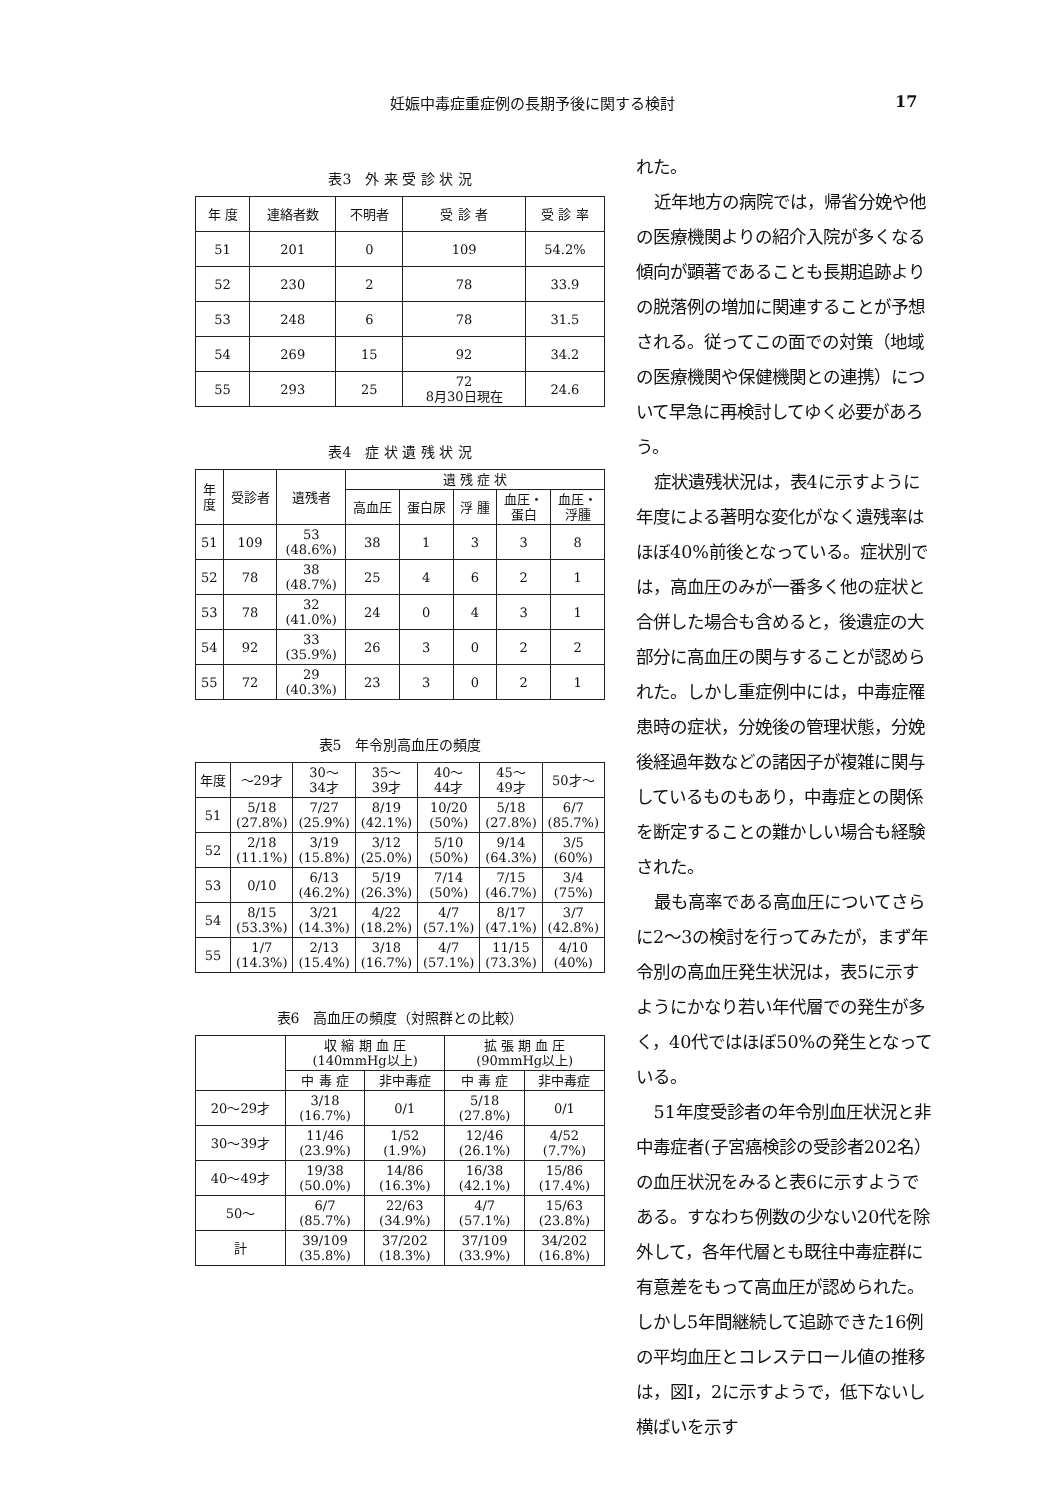妊娠中毒症重症例の長期予後に関する検討 17
表3　外 来 受 診 状 況
| 年 度 | 連絡者数 | 不明者 | 受 診 者 | 受 診 率 |
| --- | --- | --- | --- | --- |
| 51 | 201 | 0 | 109 | 54.2% |
| 52 | 230 | 2 | 78 | 33.9 |
| 53 | 248 | 6 | 78 | 31.5 |
| 54 | 269 | 15 | 92 | 34.2 |
| 55 | 293 | 25 | 72 8月30日現在 | 24.6 |
表4　症 状 遺 残 状 況
| 年 度 | 受診者 | 遺残者 | 遺 残 症 状 | | | | |
| --- | --- | --- | --- | --- | --- | --- | --- |
| | | | 高血圧 | 蛋白尿 | 浮 腫 | 血圧・ 蛋白 | 血圧・ 浮腫 |
| 51 | 109 | 53 (48.6%) | 38 | 1 | 3 | 3 | 8 |
| 52 | 78 | 38 (48.7%) | 25 | 4 | 6 | 2 | 1 |
| 53 | 78 | 32 (41.0%) | 24 | 0 | 4 | 3 | 1 |
| 54 | 92 | 33 (35.9%) | 26 | 3 | 0 | 2 | 2 |
| 55 | 72 | 29 (40.3%) | 23 | 3 | 0 | 2 | 1 |
表5　年令別高血圧の頻度
| 年度 | ～29才 | 30～ 34才 | 35～ 39才 | 40～ 44才 | 45～ 49才 | 50才～ |
| --- | --- | --- | --- | --- | --- | --- |
| 51 | 5/18 (27.8%) | 7/27 (25.9%) | 8/19 (42.1%) | 10/20 (50%) | 5/18 (27.8%) | 6/7 (85.7%) |
| 52 | 2/18 (11.1%) | 3/19 (15.8%) | 3/12 (25.0%) | 5/10 (50%) | 9/14 (64.3%) | 3/5 (60%) |
| 53 | 0/10 | 6/13 (46.2%) | 5/19 (26.3%) | 7/14 (50%) | 7/15 (46.7%) | 3/4 (75%) |
| 54 | 8/15 (53.3%) | 3/21 (14.3%) | 4/22 (18.2%) | 4/7 (57.1%) | 8/17 (47.1%) | 3/7 (42.8%) |
| 55 | 1/7 (14.3%) | 2/13 (15.4%) | 3/18 (16.7%) | 4/7 (57.1%) | 11/15 (73.3%) | 4/10 (40%) |
表6　高血圧の頻度（対照群との比較）
| | 収 縮 期 血 圧 (140mmHg以上) | | 拡 張 期 血 圧 (90mmHg以上) | |
| --- | --- | --- | --- | --- |
| | 中 毒 症 | 非中毒症 | 中 毒 症 | 非中毒症 |
| 20～29才 | 3/18 (16.7%) | 0/1 | 5/18 (27.8%) | 0/1 |
| 30～39才 | 11/46 (23.9%) | 1/52 (1.9%) | 12/46 (26.1%) | 4/52 (7.7%) |
| 40～49才 | 19/38 (50.0%) | 14/86 (16.3%) | 16/38 (42.1%) | 15/86 (17.4%) |
| 50～ | 6/7 (85.7%) | 22/63 (34.9%) | 4/7 (57.1%) | 15/63 (23.8%) |
| 計 | 39/109 (35.8%) | 37/202 (18.3%) | 37/109 (33.9%) | 34/202 (16.8%) |
れた。
近年地方の病院では，帰省分娩や他の医療機関よりの紹介入院が多くなる傾向が顕著であることも長期追跡よりの脱落例の増加に関連することが予想される。従ってこの面での対策（地域の医療機関や保健機関との連携）について早急に再検討してゆく必要があろう。
症状遺残状況は，表4に示すように年度による著明な変化がなく遺残率はほぼ40%前後となっている。症状別では，高血圧のみが一番多く他の症状と合併した場合も含めると，後遺症の大部分に高血圧の関与することが認められた。しかし重症例中には，中毒症罹患時の症状，分娩後の管理状態，分娩後経過年数などの諸因子が複雑に関与しているものもあり，中毒症との関係を断定することの難かしい場合も経験された。
最も高率である高血圧についてさらに2～3の検討を行ってみたが，まず年令別の高血圧発生状況は，表5に示すようにかなり若い年代層での発生が多く，40代ではほぼ50%の発生となっている。
51年度受診者の年令別血圧状況と非中毒症者(子宮癌検診の受診者202名）の血圧状況をみると表6に示すようである。すなわち例数の少ない20代を除外して，各年代層とも既往中毒症群に有意差をもって高血圧が認められた。しかし5年間継続して追跡できた16例の平均血圧とコレステロール値の推移は，図I，2に示すようで，低下ないし横ばいを示す